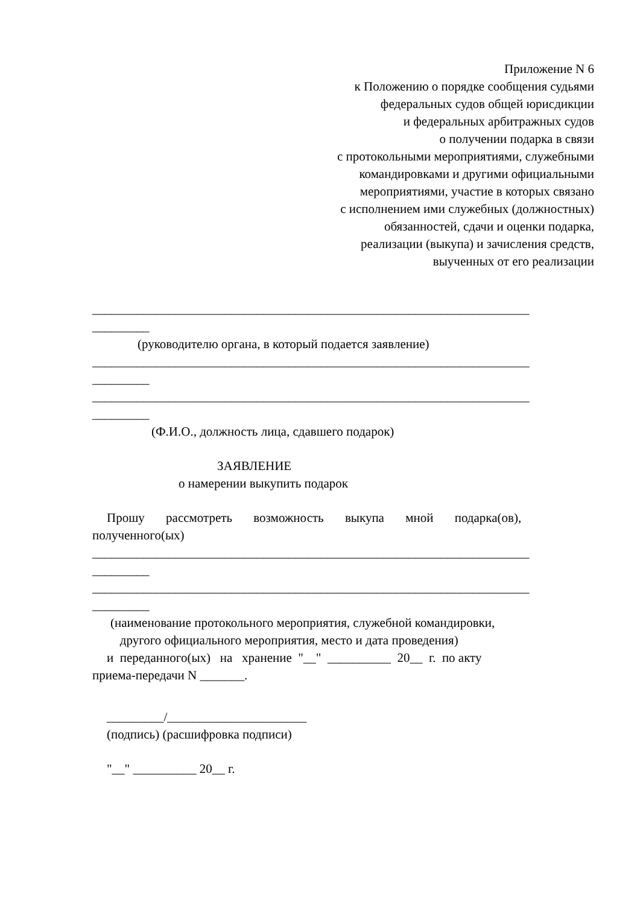Приложение N 6
к Положению о порядке сообщения судьями
федеральных судов общей юрисдикции
и федеральных арбитражных судов
о получении подарка в связи
с протокольными мероприятиями, служебными
командировками и другими официальными
мероприятиями, участие в которых связано
с исполнением ими служебных (должностных)
обязанностей, сдачи и оценки подарка,
реализации (выкупа) и зачисления средств,
выученных от его реализации
_____________________________________________________________________
_________
(руководителю органа, в который подается заявление)
_____________________________________________________________________
_________
_____________________________________________________________________
_________
(Ф.И.О., должность лица, сдавшего подарок)
ЗАЯВЛЕНИЕ
о намерении выкупить подарок
Прошу рассмотреть возможность выкупа мной подарка(ов),
полученного(ых)
_____________________________________________________________________
_________
_____________________________________________________________________
_________
(наименование протокольного мероприятия, служебной командировки,
другого официального мероприятия, место и дата проведения)
и переданного(ых) на хранение "__" __________ 20__ г. по акту
приема-передачи N _______.
_________/______________________
(подпись) (расшифровка подписи)
"__" __________ 20__ г.